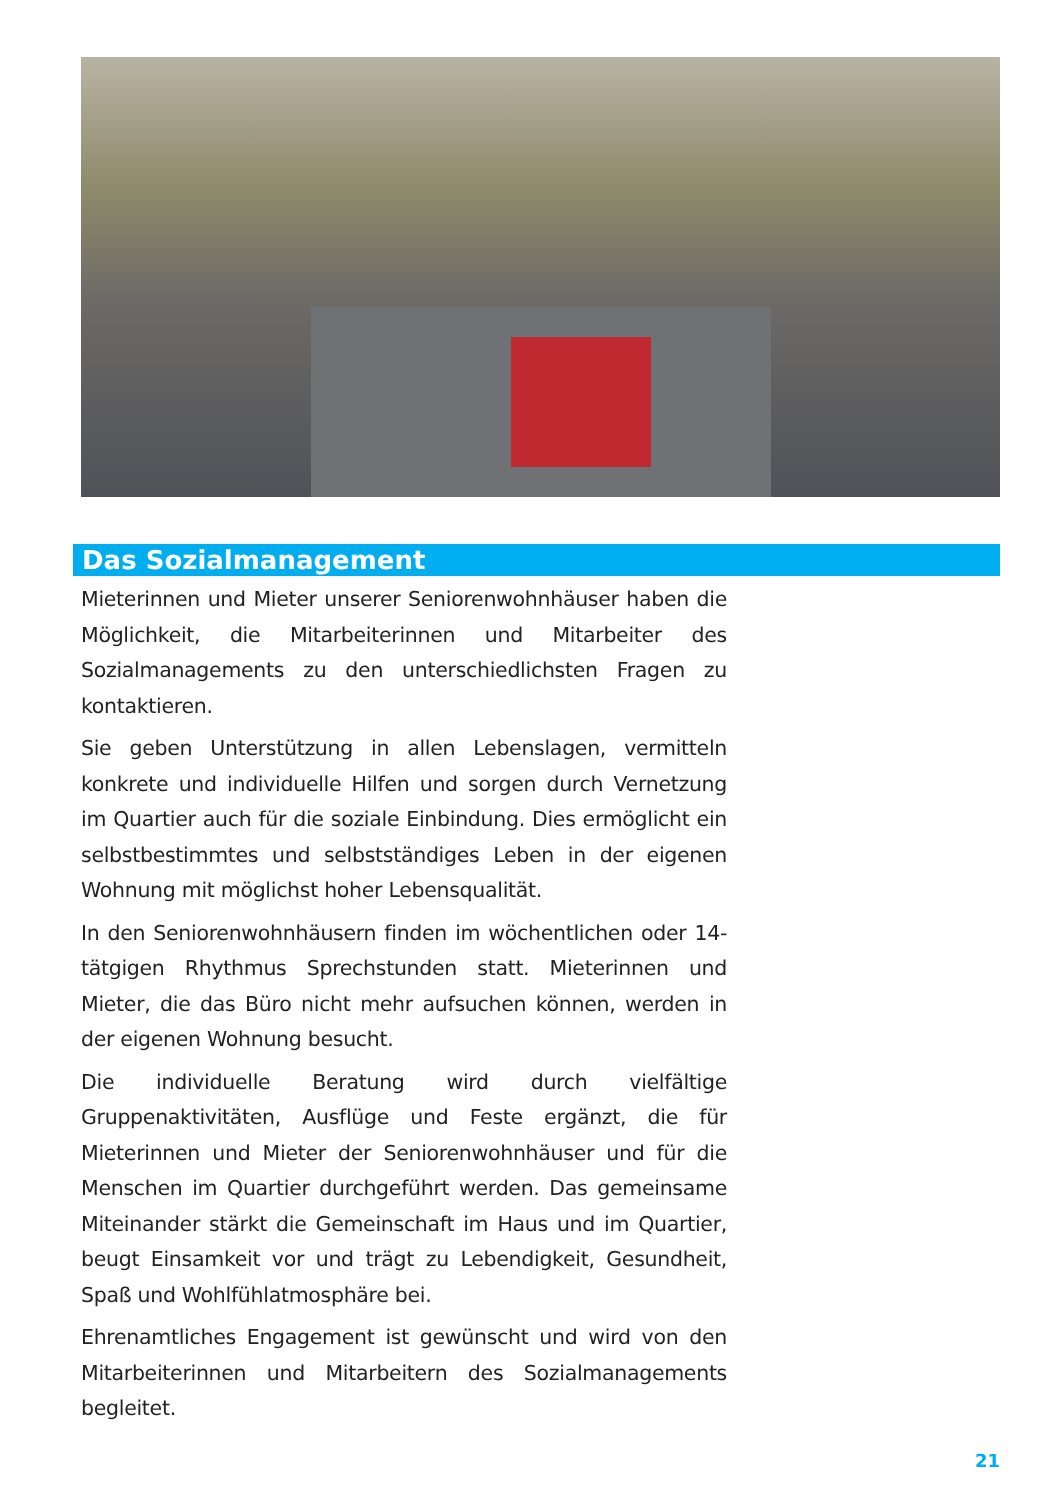Das Sozialmanagement
Mieterinnen und Mieter unserer Seniorenwohnhäuser haben die Möglichkeit, die Mitarbeiterinnen und Mitarbeiter des Sozialmanagements zu den unterschiedlichsten Fragen zu kontaktieren.
Sie geben Unterstützung in allen Lebenslagen, vermitteln konkrete und individuelle Hilfen und sorgen durch Vernetzung im Quartier auch für die soziale Einbindung. Dies ermöglicht ein selbstbestimmtes und selbstständiges Leben in der eigenen Wohnung mit möglichst hoher Lebensqualität.
In den Seniorenwohnhäusern finden im wöchentlichen oder 14-tätgigen Rhythmus Sprechstunden statt. Mieterinnen und Mieter, die das Büro nicht mehr aufsuchen können, werden in der eigenen Wohnung besucht.
Die individuelle Beratung wird durch vielfältige Gruppenaktivitäten, Ausflüge und Feste ergänzt, die für Mieterinnen und Mieter der Seniorenwohnhäuser und für die Menschen im Quartier durchgeführt werden. Das gemeinsame Miteinander stärkt die Gemeinschaft im Haus und im Quartier, beugt Einsamkeit vor und trägt zu Lebendigkeit, Gesundheit, Spaß und Wohlfühlatmosphäre bei.
Ehrenamtliches Engagement ist gewünscht und wird von den Mitarbeiterinnen und Mitarbeitern des Sozialmanagements begleitet.
21